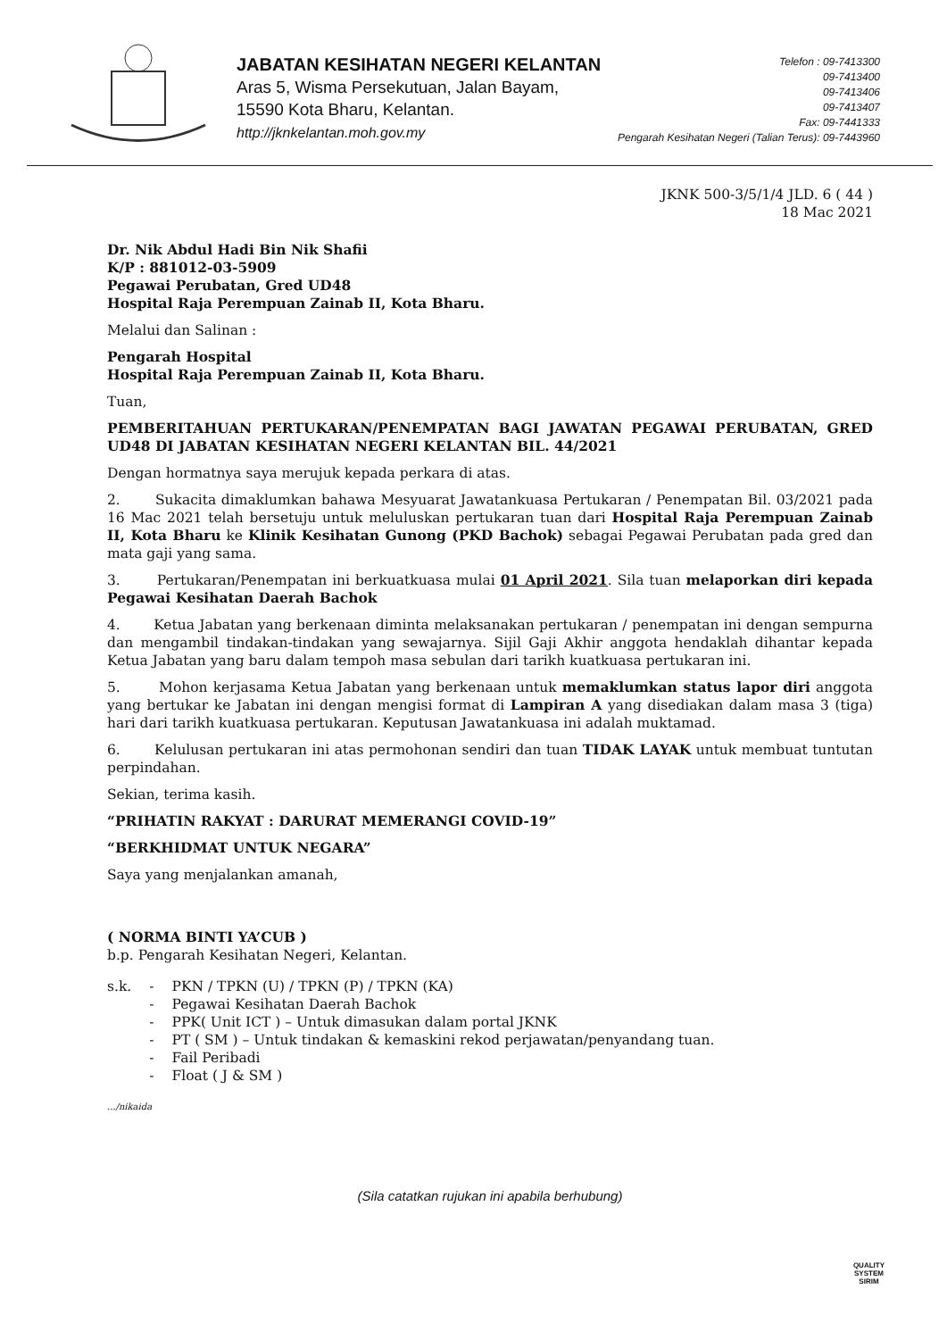JABATAN KESIHATAN NEGERI KELANTAN
Aras 5, Wisma Persekutuan, Jalan Bayam,
15590 Kota Bharu, Kelantan.
http://jknkelantan.moh.gov.my
Telefon : 09-7413300
09-7413400
09-7413406
09-7413407
Fax: 09-7441333
Pengarah Kesihatan Negeri (Talian Terus): 09-7443960
JKNK 500-3/5/1/4 JLD. 6 ( 44 )
18 Mac 2021
Dr. Nik Abdul Hadi Bin Nik Shafii
K/P : 881012-03-5909
Pegawai Perubatan, Gred UD48
Hospital Raja Perempuan Zainab II, Kota Bharu.
Melalui dan Salinan :
Pengarah Hospital
Hospital Raja Perempuan Zainab II, Kota Bharu.
Tuan,
PEMBERITAHUAN PERTUKARAN/PENEMPATAN BAGI JAWATAN PEGAWAI PERUBATAN, GRED UD48 DI JABATAN KESIHATAN NEGERI KELANTAN BIL. 44/2021
Dengan hormatnya saya merujuk kepada perkara di atas.
2. Sukacita dimaklumkan bahawa Mesyuarat Jawatankuasa Pertukaran / Penempatan Bil. 03/2021 pada 16 Mac 2021 telah bersetuju untuk meluluskan pertukaran tuan dari Hospital Raja Perempuan Zainab II, Kota Bharu ke Klinik Kesihatan Gunong (PKD Bachok) sebagai Pegawai Perubatan pada gred dan mata gaji yang sama.
3. Pertukaran/Penempatan ini berkuatkuasa mulai 01 April 2021. Sila tuan melaporkan diri kepada Pegawai Kesihatan Daerah Bachok
4. Ketua Jabatan yang berkenaan diminta melaksanakan pertukaran / penempatan ini dengan sempurna dan mengambil tindakan-tindakan yang sewajarnya. Sijil Gaji Akhir anggota hendaklah dihantar kepada Ketua Jabatan yang baru dalam tempoh masa sebulan dari tarikh kuatkuasa pertukaran ini.
5. Mohon kerjasama Ketua Jabatan yang berkenaan untuk memaklumkan status lapor diri anggota yang bertukar ke Jabatan ini dengan mengisi format di Lampiran A yang disediakan dalam masa 3 (tiga) hari dari tarikh kuatkuasa pertukaran. Keputusan Jawatankuasa ini adalah muktamad.
6. Kelulusan pertukaran ini atas permohonan sendiri dan tuan TIDAK LAYAK untuk membuat tuntutan perpindahan.
Sekian, terima kasih.
“PRIHATIN RAKYAT : DARURAT MEMERANGI COVID-19”
“BERKHIDMAT UNTUK NEGARA”
Saya yang menjalankan amanah,
( NORMA BINTI YA’CUB )
b.p. Pengarah Kesihatan Negeri, Kelantan.
| s.k. | - | PKN / TPKN (U) / TPKN (P) / TPKN (KA) |
| | - | Pegawai Kesihatan Daerah Bachok |
| | - | PPK( Unit ICT ) – Untuk dimasukan dalam portal JKNK |
| | - | PT ( SM ) – Untuk tindakan & kemaskini rekod perjawatan/penyandang tuan. |
| | - | Fail Peribadi |
| | - | Float ( J & SM ) |
.../nikaida
(Sila catatkan rujukan ini apabila berhubung)
QUALITY
SYSTEM
SIRIM